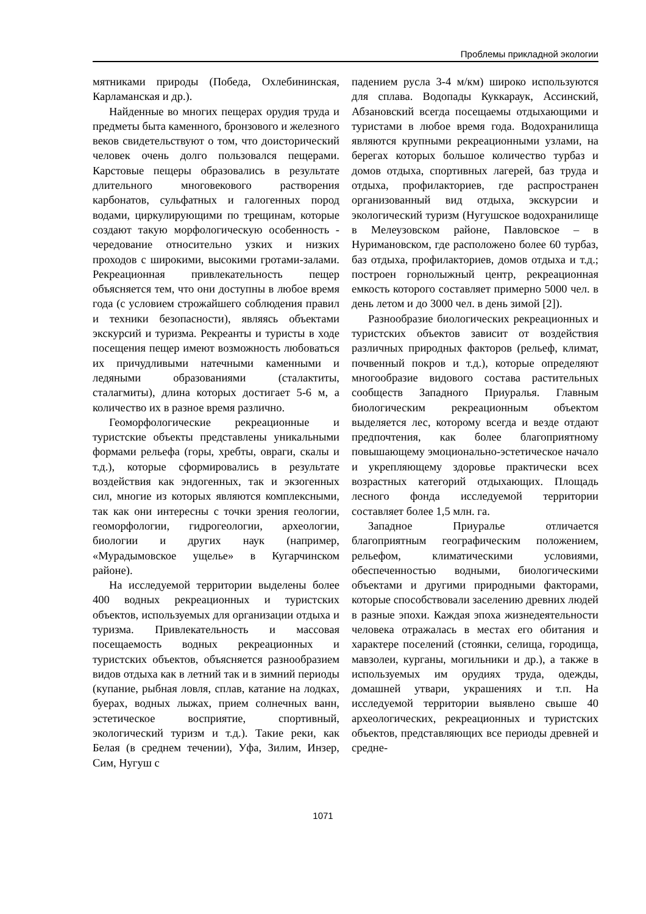Проблемы прикладной экологии
мятниками природы (Победа, Охлебининская, Карламанская и др.).
Найденные во многих пещерах орудия труда и предметы быта каменного, бронзового и железного веков свидетельствуют о том, что доисторический человек очень долго пользовался пещерами. Карстовые пещеры образовались в результате длительного многовекового растворения карбонатов, сульфатных и галогенных пород водами, циркулирующими по трещинам, которые создают такую морфологическую особенность - чередование относительно узких и низких проходов с широкими, высокими гротами-залами. Рекреационная привлекательность пещер объясняется тем, что они доступны в любое время года (с условием строжайшего соблюдения правил и техники безопасности), являясь объектами экскурсий и туризма. Рекреанты и туристы в ходе посещения пещер имеют возможность любоваться их причудливыми натечными каменными и ледяными образованиями (сталактиты, сталагмиты), длина которых достигает 5-6 м, а количество их в разное время различно.
Геоморфологические рекреационные и туристские объекты представлены уникальными формами рельефа (горы, хребты, овраги, скалы и т.д.), которые сформировались в результате воздействия как эндогенных, так и экзогенных сил, многие из которых являются комплексными, так как они интересны с точки зрения геологии, геоморфологии, гидрогеологии, археологии, биологии и других наук (например, «Мурадымовское ущелье» в Кугарчинском районе).
На исследуемой территории выделены более 400 водных рекреационных и туристских объектов, используемых для организации отдыха и туризма. Привлекательность и массовая посещаемость водных рекреационных и туристских объектов, объясняется разнообразием видов отдыха как в летний так и в зимний периоды (купание, рыбная ловля, сплав, катание на лодках, буерах, водных лыжах, прием солнечных ванн, эстетическое восприятие, спортивный, экологический туризм и т.д.). Такие реки, как Белая (в среднем течении), Уфа, Зилим, Инзер, Сим, Нугуш с
падением русла 3-4 м/км) широко используются для сплава. Водопады Куккараук, Ассинский, Абзановский всегда посещаемы отдыхающими и туристами в любое время года. Водохранилища являются крупными рекреационными узлами, на берегах которых большое количество турбаз и домов отдыха, спортивных лагерей, баз труда и отдыха, профилакториев, где распространен организованный вид отдыха, экскурсии и экологический туризм (Нугушское водохранилище в Мелеузовском районе, Павловское – в Нуримановском, где расположено более 60 турбаз, баз отдыха, профилакториев, домов отдыха и т.д.; построен горнолыжный центр, рекреационная емкость которого составляет примерно 5000 чел. в день летом и до 3000 чел. в день зимой [2]).
Разнообразие биологических рекреационных и туристских объектов зависит от воздействия различных природных факторов (рельеф, климат, почвенный покров и т.д.), которые определяют многообразие видового состава растительных сообществ Западного Приуралья. Главным биологическим рекреационным объектом выделяется лес, которому всегда и везде отдают предпочтения, как более благоприятному повышающему эмоционально-эстетическое начало и укрепляющему здоровье практически всех возрастных категорий отдыхающих. Площадь лесного фонда исследуемой территории составляет более 1,5 млн. га.
Западное Приуралье отличается благоприятным географическим положением, рельефом, климатическими условиями, обеспеченностью водными, биологическими объектами и другими природными факторами, которые способствовали заселению древних людей в разные эпохи. Каждая эпоха жизнедеятельности человека отражалась в местах его обитания и характере поселений (стоянки, селища, городища, мавзолеи, курганы, могильники и др.), а также в используемых им орудиях труда, одежды, домашней утвари, украшениях и т.п. На исследуемой территории выявлено свыше 40 археологических, рекреационных и туристских объектов, представляющих все периоды древней и средне-
1071